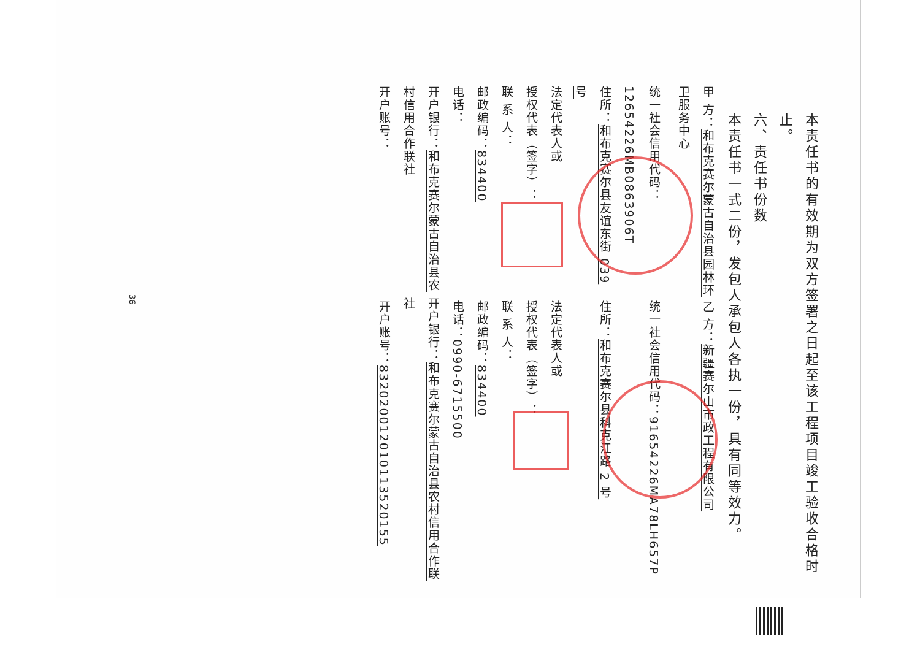本责任书的有效期为双方签署之日起至该工程项目竣工验收合格时止。
六、责任书份数
本责任书一式二份，发包人承包人各执一份，具有同等效力。
甲 方：和布克赛尔蒙古自治县园林环卫服务中心 乙 方：新疆赛尔山市政工程有限公司
统一社会信用代码：12654226MB0863906T 统一社会信用代码：91654226MA78LH657P
住所：和布克赛尔县友谊东街 039 号 住所：和布克赛尔县科克江路 2 号
法定代表人或 法定代表人或
授权代表（签字）： 授权代表（签字）：
联 系 人： 联 系 人：
邮政编码：834400 邮政编码：834400
电话： 电话：0990-6715500
开户银行：和布克赛尔蒙古自治县农村信用合作联社 开户银行：和布克赛尔蒙古自治县农村信用合作联社
开户账号： 开户账号：832020012010113520155
36